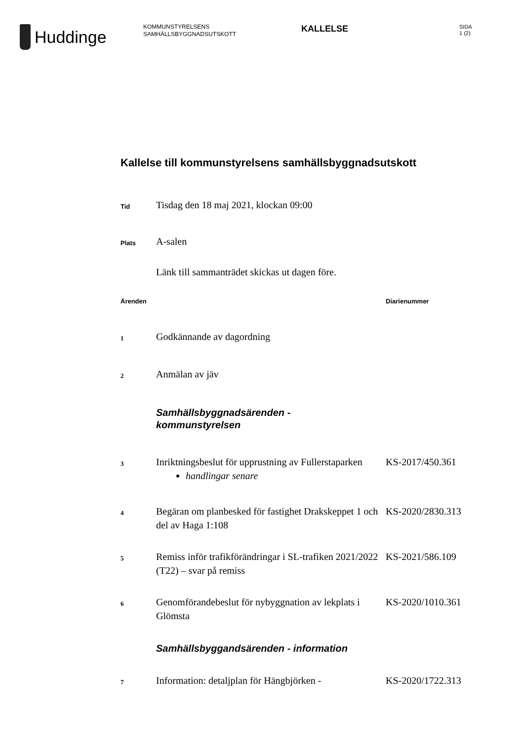Huddinge
KOMMUNSTYRELSENS
SAMHÄLLSBYGGNADSUTSKOTT
KALLELSE
SIDA
1 (2)
Kallelse till kommunstyrelsens samhällsbyggnadsutskott
Tid
Tisdag den 18 maj 2021, klockan 09:00
Plats
A-salen
Länk till sammanträdet skickas ut dagen före.
Ärenden Diarienummer
1
Godkännande av dagordning
2
Anmälan av jäv
Samhällsbyggnadsärenden -
kommunstyrelsen
3
Inriktningsbeslut för upprustning av Fullerstaparken
handlingar senare
KS-2017/450.361
4
Begäran om planbesked för fastighet Drakskeppet 1 och del av Haga 1:108
KS-2020/2830.313
5
Remiss inför trafikförändringar i SL-trafiken 2021/2022 (T22) – svar på remiss
KS-2021/586.109
6
Genomförandebeslut för nybyggnation av lekplats i Glömsta
KS-2020/1010.361
Samhällsbyggandsärenden - information
7
Information: detaljplan för Hängbjörken -
KS-2020/1722.313